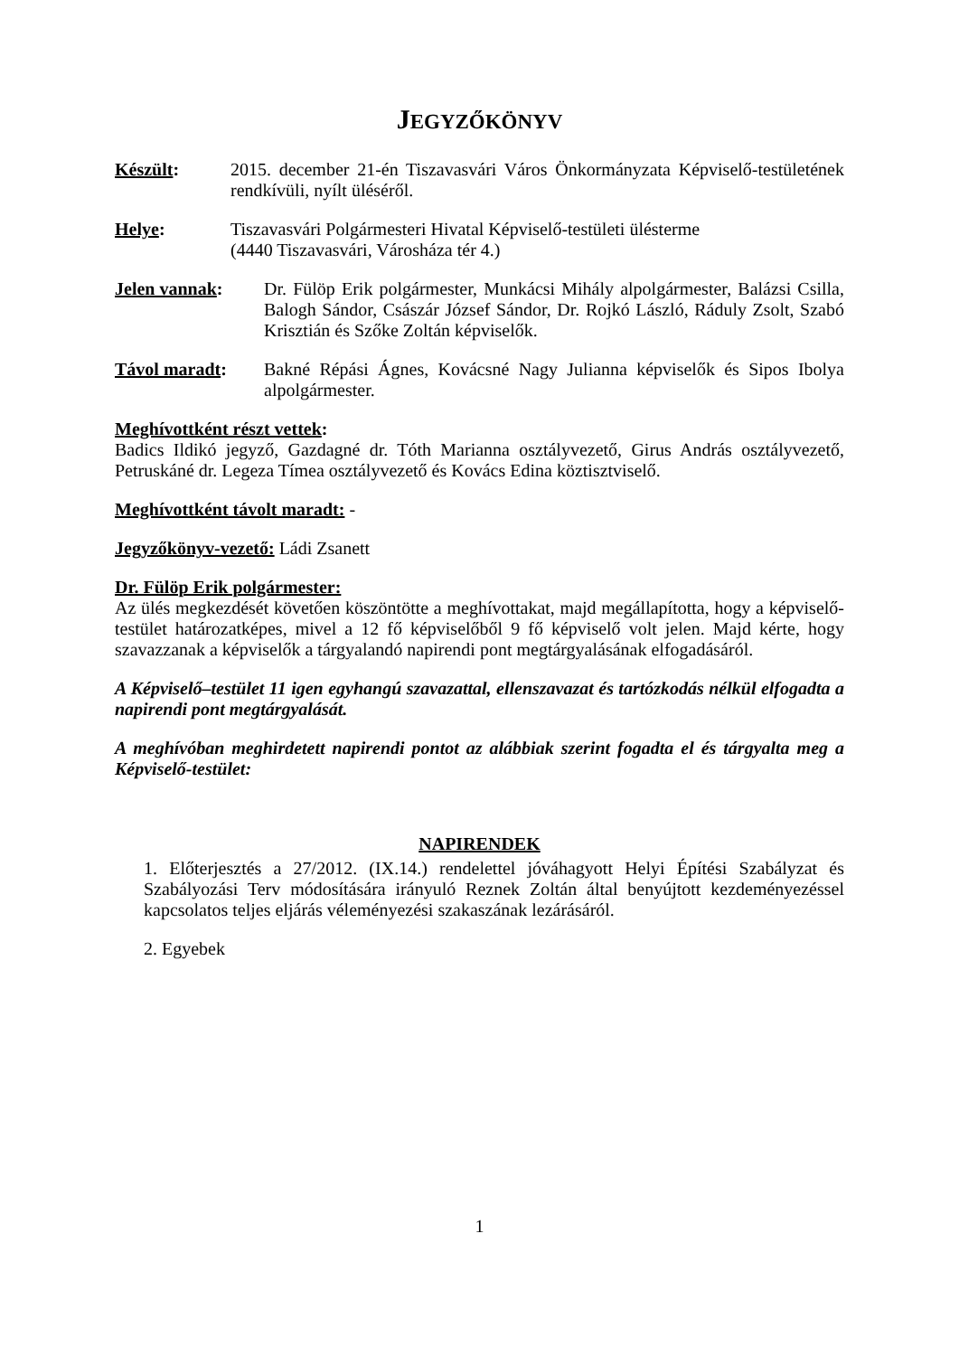JEGYZŐKÖNYV
Készült: 2015. december 21-én Tiszavasvári Város Önkormányzata Képviselő-testületének rendkívüli, nyílt üléséről.
Helye: Tiszavasvári Polgármesteri Hivatal Képviselő-testületi ülésterme
(4440 Tiszavasvári, Városháza tér 4.)
Jelen vannak: Dr. Fülöp Erik polgármester, Munkácsi Mihály alpolgármester, Balázsi Csilla, Balogh Sándor, Császár József Sándor, Dr. Rojkó László, Ráduly Zsolt, Szabó Krisztián és Szőke Zoltán képviselők.
Távol maradt: Bakné Répási Ágnes, Kovácsné Nagy Julianna képviselők és Sipos Ibolya alpolgármester.
Meghívottként részt vettek:
Badics Ildikó jegyző, Gazdagné dr. Tóth Marianna osztályvezető, Girus András osztályvezető, Petruskáné dr. Legeza Tímea osztályvezető és Kovács Edina köztisztviselő.
Meghívottként távolt maradt: -
Jegyzőkönyv-vezető: Ládi Zsanett
Dr. Fülöp Erik polgármester:
Az ülés megkezdését követően köszöntötte a meghívottakat, majd megállapította, hogy a képviselő-testület határozatképes, mivel a 12 fő képviselőből 9 fő képviselő volt jelen. Majd kérte, hogy szavazzanak a képviselők a tárgyalandó napirendi pont megtárgyalásának elfogadásáról.
A Képviselő–testület 11 igen egyhangú szavazattal, ellenszavazat és tartózkodás nélkül elfogadta a napirendi pont megtárgyalását.
A meghívóban meghirdetett napirendi pontot az alábbiak szerint fogadta el és tárgyalta meg a Képviselő-testület:
NAPIRENDEK
1. Előterjesztés a 27/2012. (IX.14.) rendelettel jóváhagyott Helyi Építési Szabályzat és Szabályozási Terv módosítására irányuló Reznek Zoltán által benyújtott kezdeményezéssel kapcsolatos teljes eljárás véleményezési szakaszának lezárásáról.
2. Egyebek
1